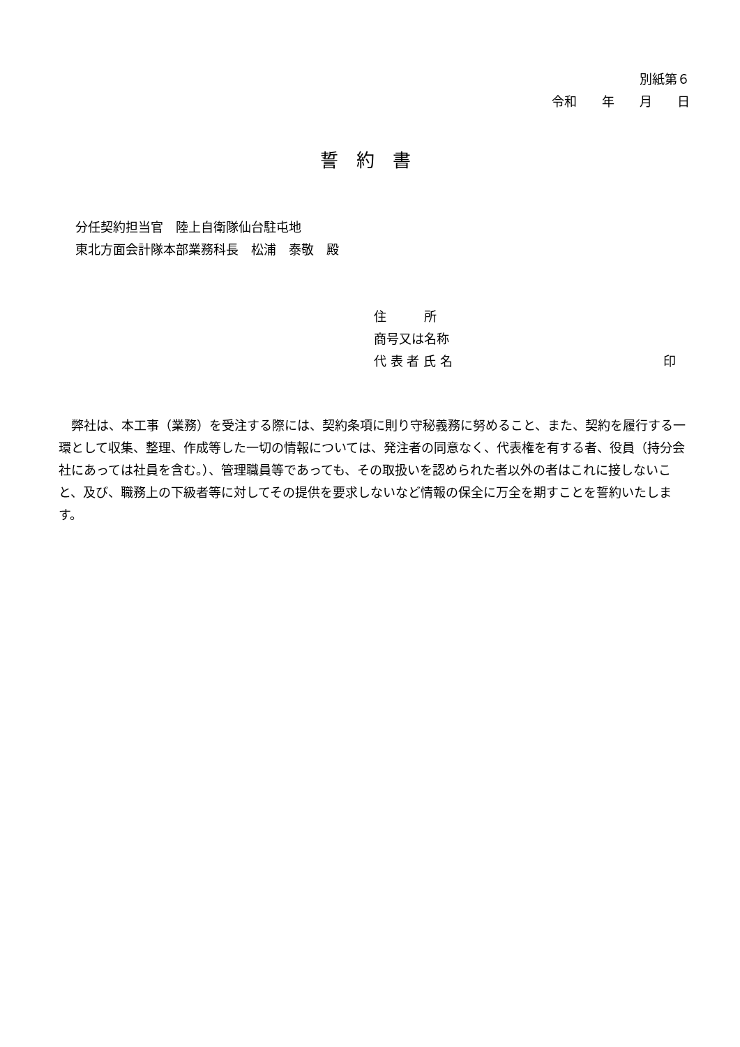別紙第６
令和　　年　　月　　日
誓約書
分任契約担当官　陸上自衛隊仙台駐屯地
東北方面会計隊本部業務科長　松浦　泰敬　殿
住　　　所
商号又は名称
代 表 者 氏 名 印
弊社は、本工事（業務）を受注する際には、契約条項に則り守秘義務に努めること、また、契約を履行する一環として収集、整理、作成等した一切の情報については、発注者の同意なく、代表権を有する者、役員（持分会社にあっては社員を含む。）、管理職員等であっても、その取扱いを認められた者以外の者はこれに接しないこと、及び、職務上の下級者等に対してその提供を要求しないなど情報の保全に万全を期すことを誓約いたします。